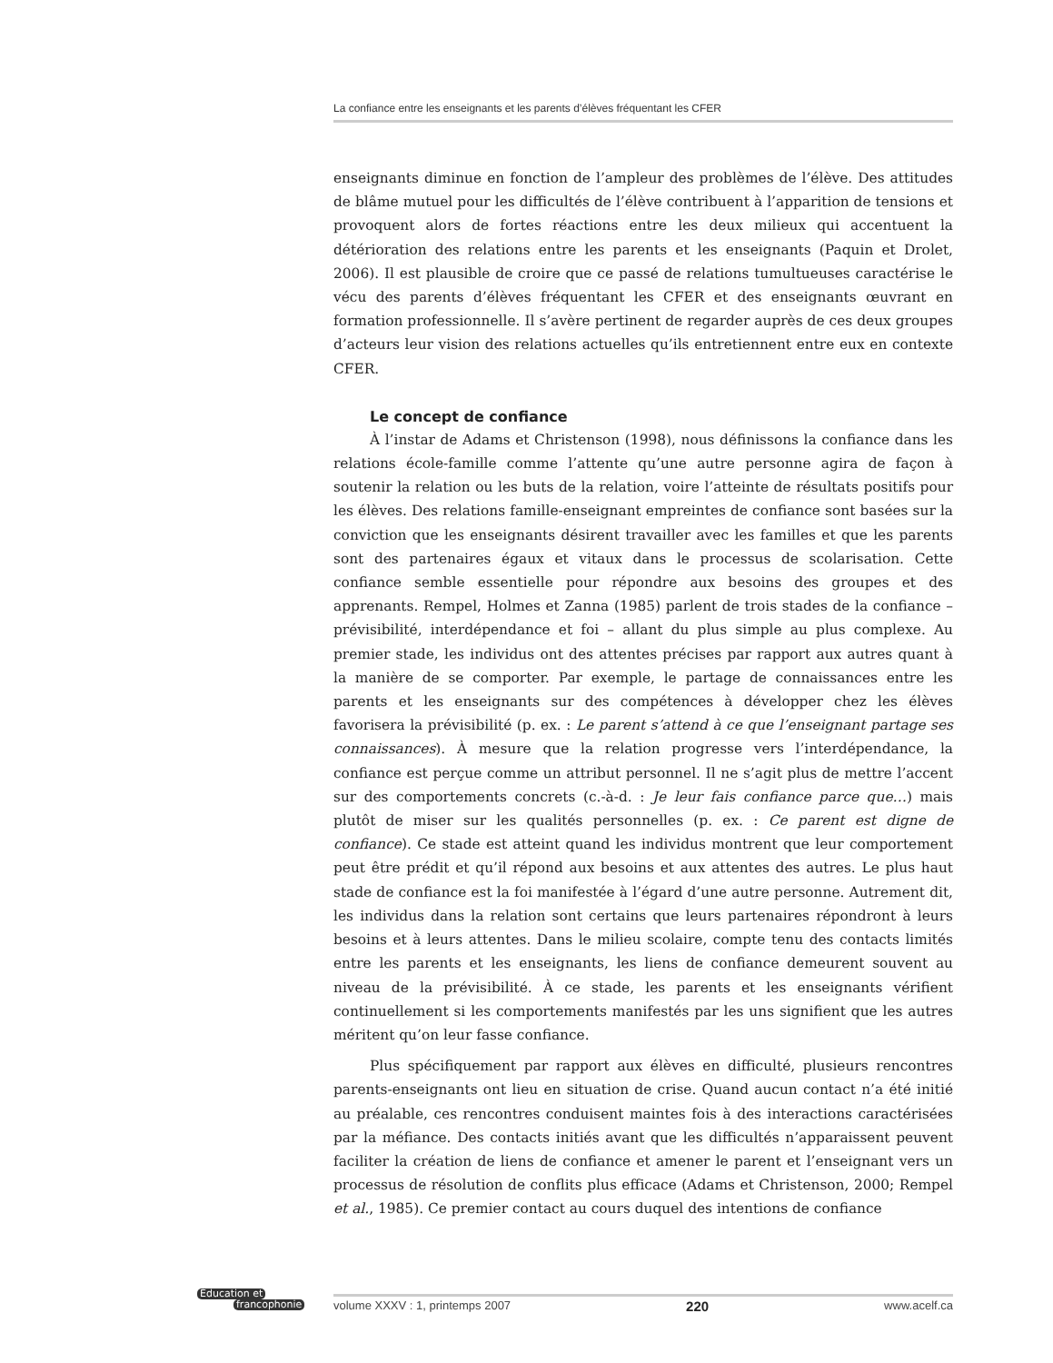La confiance entre les enseignants et les parents d’élèves fréquentant les CFER
enseignants diminue en fonction de l’ampleur des problèmes de l’élève. Des attitudes de blâme mutuel pour les difficultés de l’élève contribuent à l’apparition de tensions et provoquent alors de fortes réactions entre les deux milieux qui accentuent la détérioration des relations entre les parents et les enseignants (Paquin et Drolet, 2006). Il est plausible de croire que ce passé de relations tumultueuses caractérise le vécu des parents d’élèves fréquentant les CFER et des enseignants œuvrant en formation professionnelle. Il s’avère pertinent de regarder auprès de ces deux groupes d’acteurs leur vision des relations actuelles qu’ils entretiennent entre eux en contexte CFER.
Le concept de confiance
À l’instar de Adams et Christenson (1998), nous définissons la confiance dans les relations école-famille comme l’attente qu’une autre personne agira de façon à soutenir la relation ou les buts de la relation, voire l’atteinte de résultats positifs pour les élèves. Des relations famille-enseignant empreintes de confiance sont basées sur la conviction que les enseignants désirent travailler avec les familles et que les parents sont des partenaires égaux et vitaux dans le processus de scolarisation. Cette confiance semble essentielle pour répondre aux besoins des groupes et des apprenants. Rempel, Holmes et Zanna (1985) parlent de trois stades de la confiance – prévisibilité, interdépendance et foi – allant du plus simple au plus complexe. Au premier stade, les individus ont des attentes précises par rapport aux autres quant à la manière de se comporter. Par exemple, le partage de connaissances entre les parents et les enseignants sur des compétences à développer chez les élèves favorisera la prévisibilité (p. ex. : Le parent s’attend à ce que l’enseignant partage ses connaissances). À mesure que la relation progresse vers l’interdépendance, la confiance est perçue comme un attribut personnel. Il ne s’agit plus de mettre l’accent sur des comportements concrets (c.-à-d. : Je leur fais confiance parce que…) mais plutôt de miser sur les qualités personnelles (p. ex. : Ce parent est digne de confiance). Ce stade est atteint quand les individus montrent que leur comportement peut être prédit et qu’il répond aux besoins et aux attentes des autres. Le plus haut stade de confiance est la foi manifestée à l’égard d’une autre personne. Autrement dit, les individus dans la relation sont certains que leurs partenaires répondront à leurs besoins et à leurs attentes. Dans le milieu scolaire, compte tenu des contacts limités entre les parents et les enseignants, les liens de confiance demeurent souvent au niveau de la prévisibilité. À ce stade, les parents et les enseignants vérifient continuellement si les comportements manifestés par les uns signifient que les autres méritent qu’on leur fasse confiance.
Plus spécifiquement par rapport aux élèves en difficulté, plusieurs rencontres parents-enseignants ont lieu en situation de crise. Quand aucun contact n’a été initié au préalable, ces rencontres conduisent maintes fois à des interactions caractérisées par la méfiance. Des contacts initiés avant que les difficultés n’apparaissent peuvent faciliter la création de liens de confiance et amener le parent et l’enseignant vers un processus de résolution de conflits plus efficace (Adams et Christenson, 2000; Rempel et al., 1985). Ce premier contact au cours duquel des intentions de confiance
Éducation et
francophonie
volume XXXV : 1, printemps 2007 220 www.acelf.ca